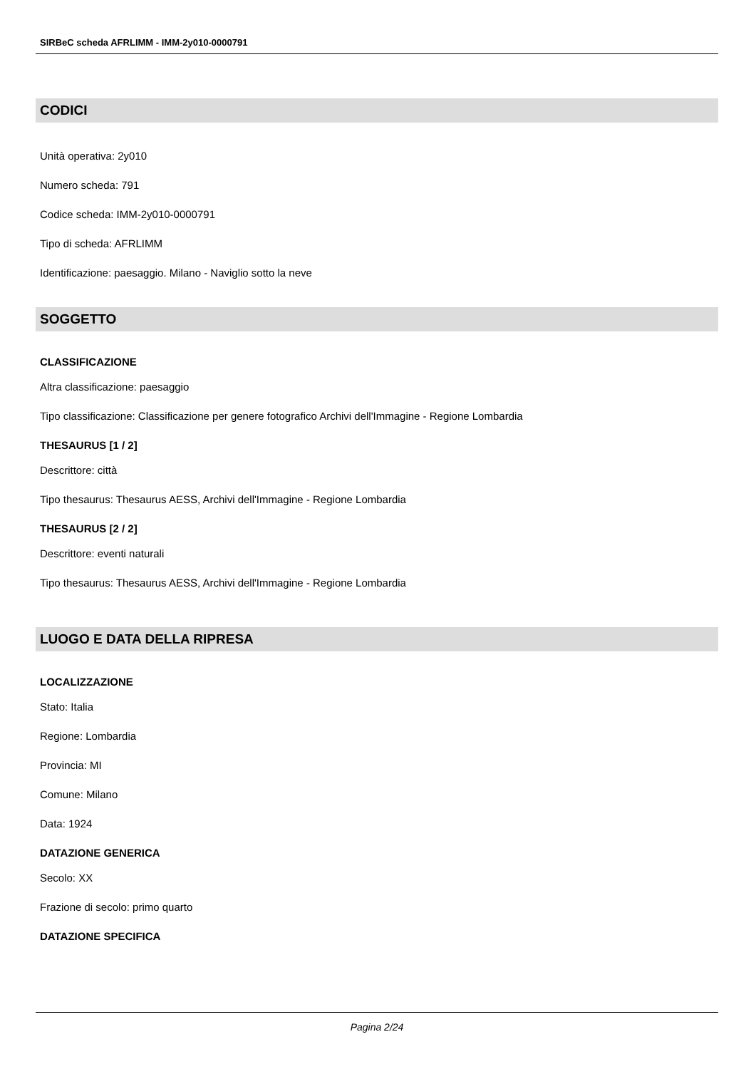SIRBeC scheda AFRLIMM - IMM-2y010-0000791
CODICI
Unità operativa: 2y010
Numero scheda: 791
Codice scheda: IMM-2y010-0000791
Tipo di scheda: AFRLIMM
Identificazione: paesaggio. Milano - Naviglio sotto la neve
SOGGETTO
CLASSIFICAZIONE
Altra classificazione: paesaggio
Tipo classificazione: Classificazione per genere fotografico Archivi dell'Immagine - Regione Lombardia
THESAURUS [1 / 2]
Descrittore: città
Tipo thesaurus: Thesaurus AESS, Archivi dell'Immagine - Regione Lombardia
THESAURUS [2 / 2]
Descrittore: eventi naturali
Tipo thesaurus: Thesaurus AESS, Archivi dell'Immagine - Regione Lombardia
LUOGO E DATA DELLA RIPRESA
LOCALIZZAZIONE
Stato: Italia
Regione: Lombardia
Provincia: MI
Comune: Milano
Data: 1924
DATAZIONE GENERICA
Secolo: XX
Frazione di secolo: primo quarto
DATAZIONE SPECIFICA
Pagina 2/24